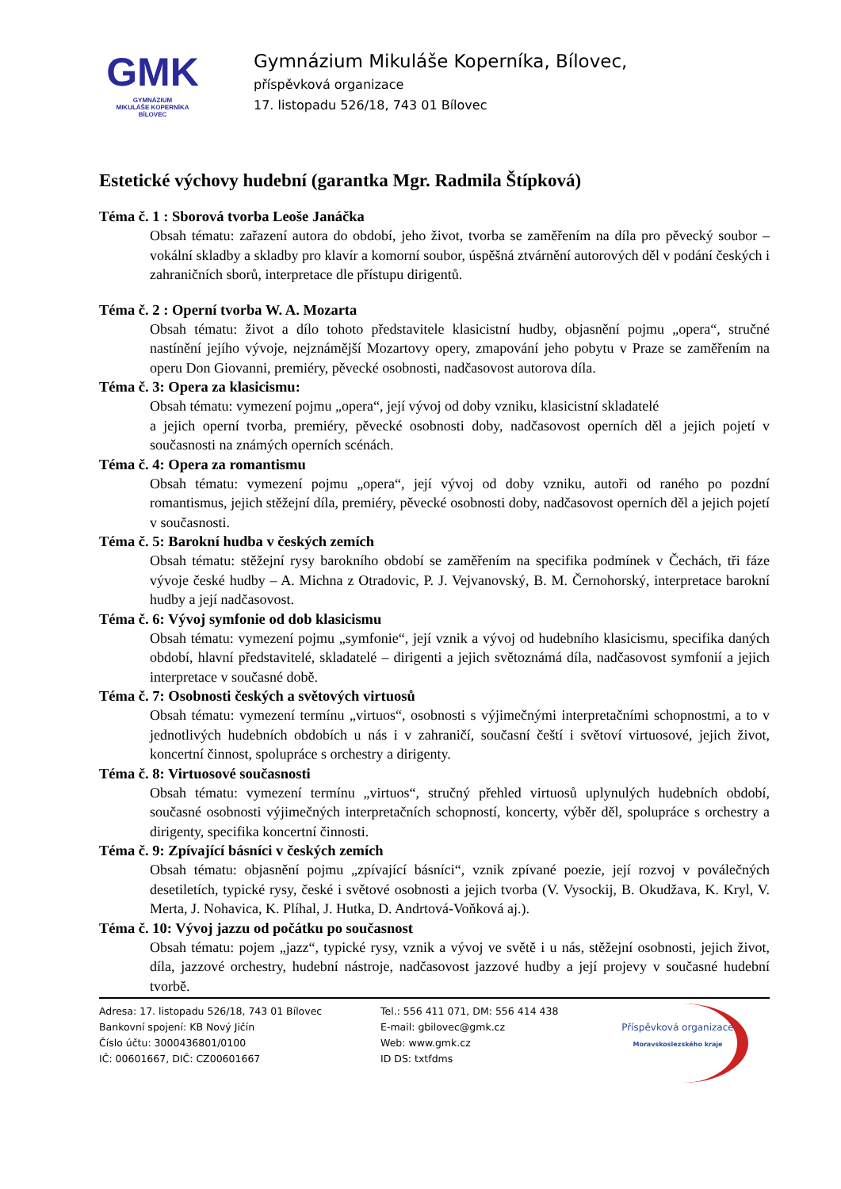GMK
GYMNÁZIUM
MIKULÁŠE KOPERNÍKA
BÍLOVEC
Gymnázium Mikuláše Koperníka, Bílovec,
příspěvková organizace
17. listopadu 526/18, 743 01 Bílovec
Estetické výchovy hudební (garantka Mgr. Radmila Štípková)
Téma č. 1 : Sborová tvorba Leoše Janáčka
Obsah tématu: zařazení autora do období, jeho život, tvorba se zaměřením na díla pro pěvecký soubor – vokální skladby a skladby pro klavír a komorní soubor, úspěšná ztvárnění autorových děl v podání českých i zahraničních sborů, interpretace dle přístupu dirigentů.
Téma č. 2 : Operní tvorba W. A. Mozarta
Obsah tématu: život a dílo tohoto představitele klasicistní hudby, objasnění pojmu „opera“, stručné nastínění jejího vývoje, nejznámější Mozartovy opery, zmapování jeho pobytu v Praze se zaměřením na operu Don Giovanni, premiéry, pěvecké osobnosti, nadčasovost autorova díla.
Téma č. 3: Opera za klasicismu:
Obsah tématu: vymezení pojmu „opera“, její vývoj od doby vzniku, klasicistní skladatelé
a jejich operní tvorba, premiéry, pěvecké osobnosti doby, nadčasovost operních děl a jejich pojetí v současnosti na známých operních scénách.
Téma č. 4: Opera za romantismu
Obsah tématu: vymezení pojmu „opera“, její vývoj od doby vzniku, autoři od raného po pozdní romantismus, jejich stěžejní díla, premiéry, pěvecké osobnosti doby, nadčasovost operních děl a jejich pojetí v současnosti.
Téma č. 5: Barokní hudba v českých zemích
Obsah tématu: stěžejní rysy barokního období se zaměřením na specifika podmínek v Čechách, tři fáze vývoje české hudby – A. Michna z Otradovic, P. J. Vejvanovský, B. M. Černohorský, interpretace barokní hudby a její nadčasovost.
Téma č. 6: Vývoj symfonie od dob klasicismu
Obsah tématu: vymezení pojmu „symfonie“, její vznik a vývoj od hudebního klasicismu, specifika daných období, hlavní představitelé, skladatelé – dirigenti a jejich světoznámá díla, nadčasovost symfonií a jejich interpretace v současné době.
Téma č. 7: Osobnosti českých a světových virtuosů
Obsah tématu: vymezení termínu „virtuos“, osobnosti s výjimečnými interpretačními schopnostmi, a to v jednotlivých hudebních obdobích u nás i v zahraničí, současní čeští i světoví virtuosové, jejich život, koncertní činnost, spolupráce s orchestry a dirigenty.
Téma č. 8: Virtuosové současnosti
Obsah tématu: vymezení termínu „virtuos“, stručný přehled virtuosů uplynulých hudebních období, současné osobnosti výjimečných interpretačních schopností, koncerty, výběr děl, spolupráce s orchestry a dirigenty, specifika koncertní činnosti.
Téma č. 9: Zpívající básníci v českých zemích
Obsah tématu: objasnění pojmu „zpívající básníci“, vznik zpívané poezie, její rozvoj v poválečných desetiletích, typické rysy, české i světové osobnosti a jejich tvorba (V. Vysockij, B. Okudžava, K. Kryl, V. Merta, J. Nohavica, K. Plíhal, J. Hutka, D. Andrtová-Voňková aj.).
Téma č. 10: Vývoj jazzu od počátku po současnost
Obsah tématu: pojem „jazz“, typické rysy, vznik a vývoj ve světě i u nás, stěžejní osobnosti, jejich život, díla, jazzové orchestry, hudební nástroje, nadčasovost jazzové hudby a její projevy v současné hudební tvorbě.
Adresa: 17. listopadu 526/18, 743 01 Bílovec
Bankovní spojení: KB Nový Jičín
Číslo účtu: 3000436801/0100
IČ: 00601667, DIČ: CZ00601667
Tel.: 556 411 071, DM: 556 414 438
E-mail: gbilovec@gmk.cz
Web: www.gmk.cz
ID DS: txtfdms
Příspěvková organizace
Moravskoslezského kraje